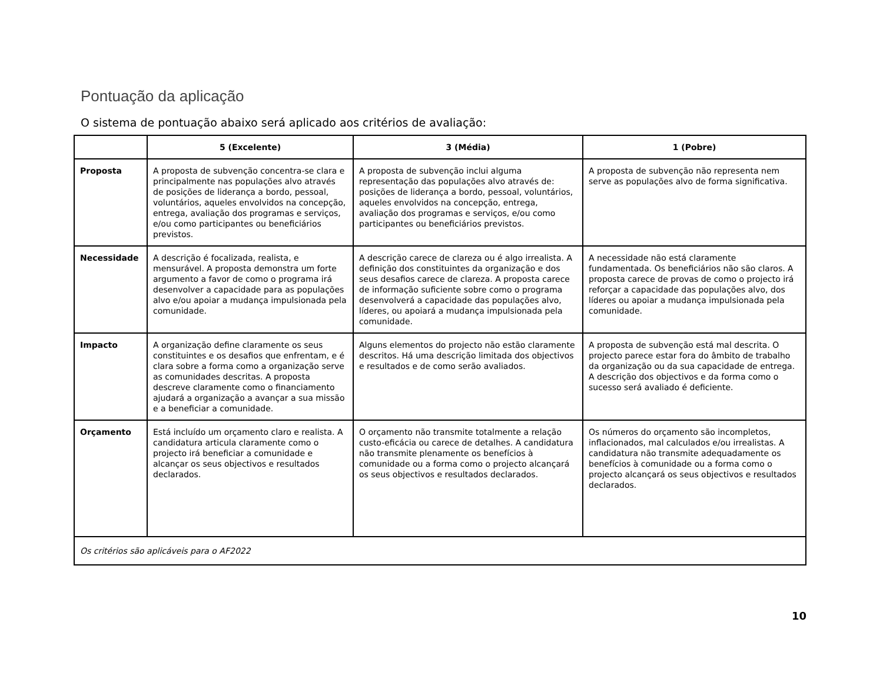Pontuação da aplicação
O sistema de pontuação abaixo será aplicado aos critérios de avaliação:
| | 5 (Excelente) | 3 (Média) | 1 (Pobre) |
| --- | --- | --- | --- |
| Proposta | A proposta de subvenção concentra-se clara e principalmente nas populações alvo através de posições de liderança a bordo, pessoal, voluntários, aqueles envolvidos na concepção, entrega, avaliação dos programas e serviços, e/ou como participantes ou beneficiários previstos. | A proposta de subvenção inclui alguma representação das populações alvo através de: posições de liderança a bordo, pessoal, voluntários, aqueles envolvidos na concepção, entrega, avaliação dos programas e serviços, e/ou como participantes ou beneficiários previstos. | A proposta de subvenção não representa nem serve as populações alvo de forma significativa. |
| Necessidade | A descrição é focalizada, realista, e mensurável. A proposta demonstra um forte argumento a favor de como o programa irá desenvolver a capacidade para as populações alvo e/ou apoiar a mudança impulsionada pela comunidade. | A descrição carece de clareza ou é algo irrealista. A definição dos constituintes da organização e dos seus desafios carece de clareza. A proposta carece de informação suficiente sobre como o programa desenvolverá a capacidade das populações alvo, líderes, ou apoiará a mudança impulsionada pela comunidade. | A necessidade não está claramente fundamentada. Os beneficiários não são claros. A proposta carece de provas de como o projecto irá reforçar a capacidade das populações alvo, dos líderes ou apoiar a mudança impulsionada pela comunidade. |
| Impacto | A organização define claramente os seus constituintes e os desafios que enfrentam, e é clara sobre a forma como a organização serve as comunidades descritas. A proposta descreve claramente como o financiamento ajudará a organização a avançar a sua missão e a beneficiar a comunidade. | Alguns elementos do projecto não estão claramente descritos. Há uma descrição limitada dos objectivos e resultados e de como serão avaliados. | A proposta de subvenção está mal descrita. O projecto parece estar fora do âmbito de trabalho da organização ou da sua capacidade de entrega. A descrição dos objectivos e da forma como o sucesso será avaliado é deficiente. |
| Orçamento | Está incluído um orçamento claro e realista. A candidatura articula claramente como o projecto irá beneficiar a comunidade e alcançar os seus objectivos e resultados declarados. | O orçamento não transmite totalmente a relação custo-eficácia ou carece de detalhes. A candidatura não transmite plenamente os benefícios à comunidade ou a forma como o projecto alcançará os seus objectivos e resultados declarados. | Os números do orçamento são incompletos, inflacionados, mal calculados e/ou irrealistas. A candidatura não transmite adequadamente os benefícios à comunidade ou a forma como o projecto alcançará os seus objectivos e resultados declarados. |
| Os critérios são aplicáveis para o AF2022 | | | |
10